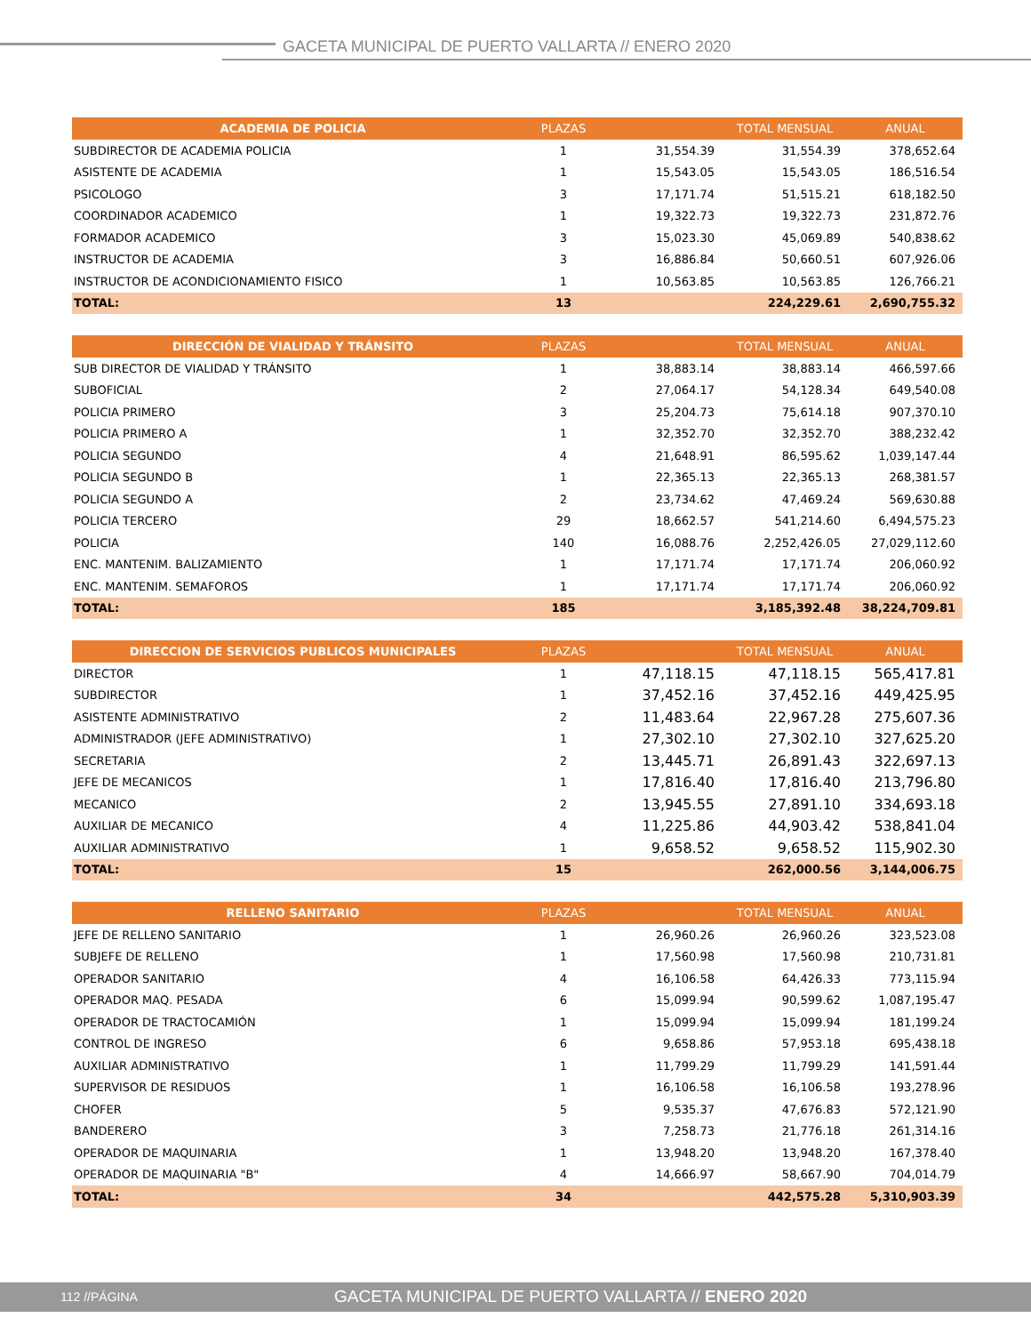GACETA MUNICIPAL DE PUERTO VALLARTA // ENERO 2020
| ACADEMIA DE POLICIA | PLAZAS | | TOTAL MENSUAL | ANUAL |
| --- | --- | --- | --- | --- |
| SUBDIRECTOR DE ACADEMIA POLICIA | 1 | 31,554.39 | 31,554.39 | 378,652.64 |
| ASISTENTE DE ACADEMIA | 1 | 15,543.05 | 15,543.05 | 186,516.54 |
| PSICOLOGO | 3 | 17,171.74 | 51,515.21 | 618,182.50 |
| COORDINADOR ACADEMICO | 1 | 19,322.73 | 19,322.73 | 231,872.76 |
| FORMADOR ACADEMICO | 3 | 15,023.30 | 45,069.89 | 540,838.62 |
| INSTRUCTOR DE ACADEMIA | 3 | 16,886.84 | 50,660.51 | 607,926.06 |
| INSTRUCTOR DE ACONDICIONAMIENTO FISICO | 1 | 10,563.85 | 10,563.85 | 126,766.21 |
| TOTAL: | 13 | | 224,229.61 | 2,690,755.32 |
| DIRECCIÓN DE VIALIDAD Y TRÁNSITO | PLAZAS | | TOTAL MENSUAL | ANUAL |
| --- | --- | --- | --- | --- |
| SUB DIRECTOR DE VIALIDAD Y TRÁNSITO | 1 | 38,883.14 | 38,883.14 | 466,597.66 |
| SUBOFICIAL | 2 | 27,064.17 | 54,128.34 | 649,540.08 |
| POLICIA PRIMERO | 3 | 25,204.73 | 75,614.18 | 907,370.10 |
| POLICIA PRIMERO A | 1 | 32,352.70 | 32,352.70 | 388,232.42 |
| POLICIA SEGUNDO | 4 | 21,648.91 | 86,595.62 | 1,039,147.44 |
| POLICIA SEGUNDO B | 1 | 22,365.13 | 22,365.13 | 268,381.57 |
| POLICIA SEGUNDO A | 2 | 23,734.62 | 47,469.24 | 569,630.88 |
| POLICIA TERCERO | 29 | 18,662.57 | 541,214.60 | 6,494,575.23 |
| POLICIA | 140 | 16,088.76 | 2,252,426.05 | 27,029,112.60 |
| ENC. MANTENIM. BALIZAMIENTO | 1 | 17,171.74 | 17,171.74 | 206,060.92 |
| ENC. MANTENIM. SEMAFOROS | 1 | 17,171.74 | 17,171.74 | 206,060.92 |
| TOTAL: | 185 | | 3,185,392.48 | 38,224,709.81 |
| DIRECCION DE SERVICIOS PUBLICOS MUNICIPALES | PLAZAS | | TOTAL MENSUAL | ANUAL |
| --- | --- | --- | --- | --- |
| DIRECTOR | 1 | 47,118.15 | 47,118.15 | 565,417.81 |
| SUBDIRECTOR | 1 | 37,452.16 | 37,452.16 | 449,425.95 |
| ASISTENTE ADMINISTRATIVO | 2 | 11,483.64 | 22,967.28 | 275,607.36 |
| ADMINISTRADOR (JEFE ADMINISTRATIVO) | 1 | 27,302.10 | 27,302.10 | 327,625.20 |
| SECRETARIA | 2 | 13,445.71 | 26,891.43 | 322,697.13 |
| JEFE DE MECANICOS | 1 | 17,816.40 | 17,816.40 | 213,796.80 |
| MECANICO | 2 | 13,945.55 | 27,891.10 | 334,693.18 |
| AUXILIAR DE MECANICO | 4 | 11,225.86 | 44,903.42 | 538,841.04 |
| AUXILIAR ADMINISTRATIVO | 1 | 9,658.52 | 9,658.52 | 115,902.30 |
| TOTAL: | 15 | | 262,000.56 | 3,144,006.75 |
| RELLENO SANITARIO | PLAZAS | | TOTAL MENSUAL | ANUAL |
| --- | --- | --- | --- | --- |
| JEFE DE RELLENO SANITARIO | 1 | 26,960.26 | 26,960.26 | 323,523.08 |
| SUBJEFE DE RELLENO | 1 | 17,560.98 | 17,560.98 | 210,731.81 |
| OPERADOR SANITARIO | 4 | 16,106.58 | 64,426.33 | 773,115.94 |
| OPERADOR MAQ. PESADA | 6 | 15,099.94 | 90,599.62 | 1,087,195.47 |
| OPERADOR DE TRACTOCAMIÓN | 1 | 15,099.94 | 15,099.94 | 181,199.24 |
| CONTROL DE INGRESO | 6 | 9,658.86 | 57,953.18 | 695,438.18 |
| AUXILIAR ADMINISTRATIVO | 1 | 11,799.29 | 11,799.29 | 141,591.44 |
| SUPERVISOR DE RESIDUOS | 1 | 16,106.58 | 16,106.58 | 193,278.96 |
| CHOFER | 5 | 9,535.37 | 47,676.83 | 572,121.90 |
| BANDERERO | 3 | 7,258.73 | 21,776.18 | 261,314.16 |
| OPERADOR DE MAQUINARIA | 1 | 13,948.20 | 13,948.20 | 167,378.40 |
| OPERADOR DE MAQUINARIA "B" | 4 | 14,666.97 | 58,667.90 | 704,014.79 |
| TOTAL: | 34 | | 442,575.28 | 5,310,903.39 |
112 //PÁGINA GACETA MUNICIPAL DE PUERTO VALLARTA // ENERO 2020